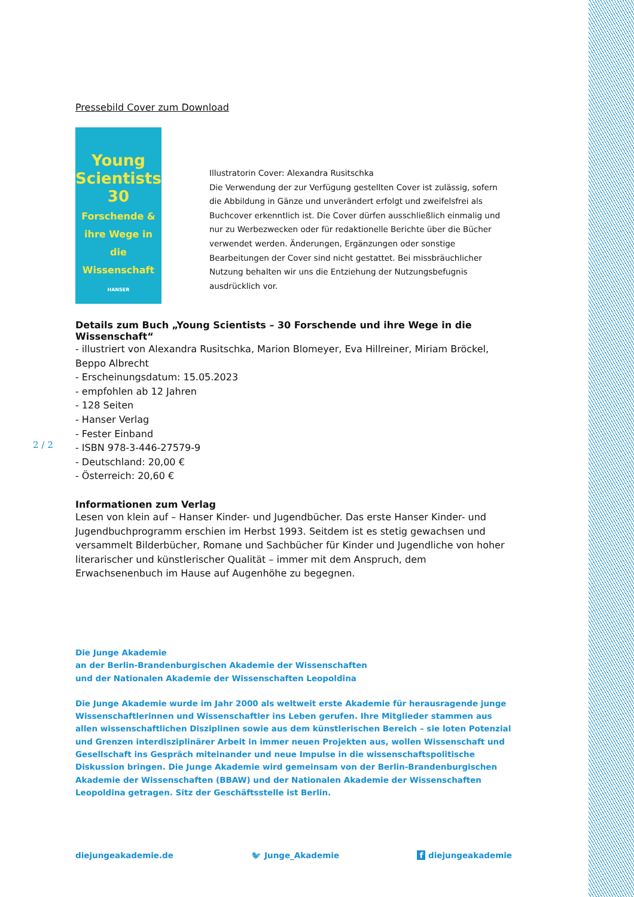2 / 2
Pressebild Cover zum Download
Young
Scientists
30
Forschende & ihre Wege in die Wissenschaft
HANSER
Illustratorin Cover: Alexandra Rusitschka
Die Verwendung der zur Verfügung gestellten Cover ist zulässig, sofern die Abbildung in Gänze und unverändert erfolgt und zweifelsfrei als Buchcover erkenntlich ist. Die Cover dürfen ausschließlich einmalig und nur zu Werbezwecken oder für redaktionelle Berichte über die Bücher verwendet werden. Änderungen, Ergänzungen oder sonstige Bearbeitungen der Cover sind nicht gestattet. Bei missbräuchlicher Nutzung behalten wir uns die Entziehung der Nutzungsbefugnis ausdrücklich vor.
Details zum Buch „Young Scientists – 30 Forschende und ihre Wege in die Wissenschaft“
- illustriert von Alexandra Rusitschka, Marion Blomeyer, Eva Hillreiner, Miriam Bröckel, Beppo Albrecht
- Erscheinungsdatum: 15.05.2023
- empfohlen ab 12 Jahren
- 128 Seiten
- Hanser Verlag
- Fester Einband
- ISBN 978-3-446-27579-9
- Deutschland: 20,00 €
- Österreich: 20,60 €
Informationen zum Verlag
Lesen von klein auf – Hanser Kinder- und Jugendbücher. Das erste Hanser Kinder- und Jugendbuchprogramm erschien im Herbst 1993. Seitdem ist es stetig gewachsen und versammelt Bilderbücher, Romane und Sachbücher für Kinder und Jugendliche von hoher literarischer und künstlerischer Qualität – immer mit dem Anspruch, dem Erwachsenenbuch im Hause auf Augenhöhe zu begegnen.
Die Junge Akademie
an der Berlin-Brandenburgischen Akademie der Wissenschaften
und der Nationalen Akademie der Wissenschaften Leopoldina
Die Junge Akademie wurde im Jahr 2000 als weltweit erste Akademie für herausragende junge Wissenschaftlerinnen und Wissenschaftler ins Leben gerufen. Ihre Mitglieder stammen aus allen wissenschaftlichen Disziplinen sowie aus dem künstlerischen Bereich – sie loten Potenzial und Grenzen interdisziplinärer Arbeit in immer neuen Projekten aus, wollen Wissenschaft und Gesellschaft ins Gespräch miteinander und neue Impulse in die wissenschaftspolitische Diskussion bringen. Die Junge Akademie wird gemeinsam von der Berlin-Brandenburgischen Akademie der Wissenschaften (BBAW) und der Nationalen Akademie der Wissenschaften Leopoldina getragen. Sitz der Geschäftsstelle ist Berlin.
diejungeakademie.de 🐦 Junge_Akademie f diejungeakademie